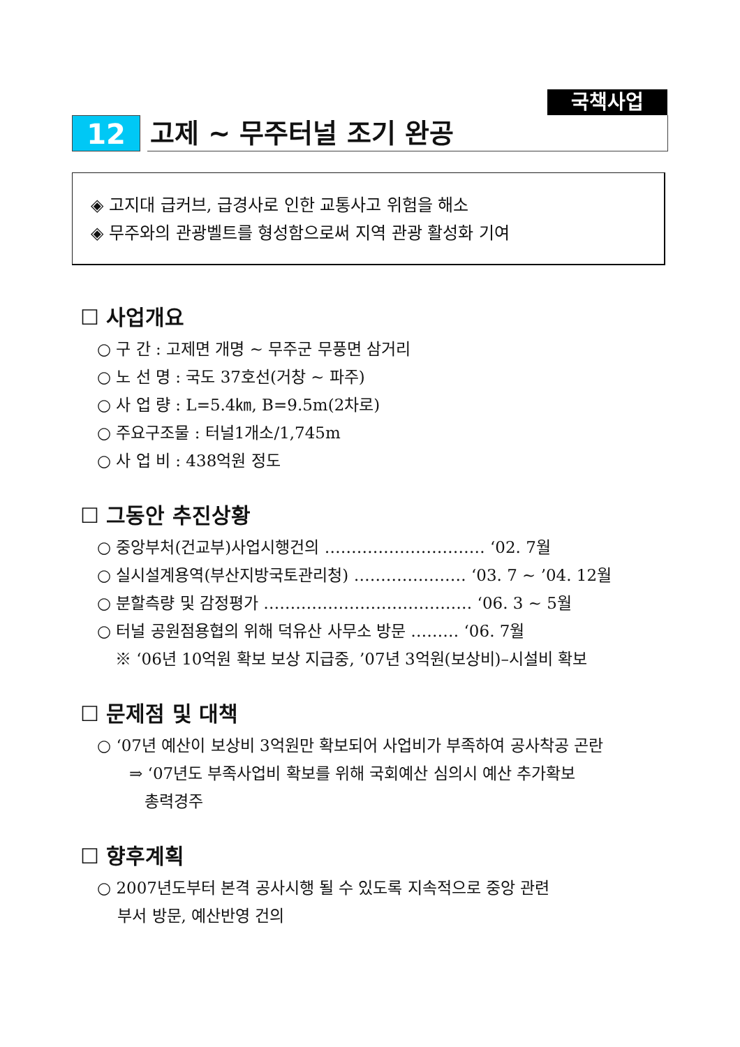국책사업
12 고제 ~ 무주터널 조기 완공
◈ 고지대 급커브, 급경사로 인한 교통사고 위험을 해소
◈ 무주와의 관광벨트를 형성함으로써 지역 관광 활성화 기여
☐ 사업개요
○ 구 간 : 고제면 개명 ~ 무주군 무풍면 삼거리
○ 노 선 명 : 국도 37호선(거창 ~ 파주)
○ 사 업 량 : L=5.4㎞, B=9.5m(2차로)
○ 주요구조물 : 터널1개소/1,745m
○ 사 업 비 : 438억원 정도
☐ 그동안 추진상황
○ 중앙부처(건교부)사업시행건의 ………………………… ‘02. 7월
○ 실시설계용역(부산지방국토관리청) ………………… ‘03. 7 ~ ’04. 12월
○ 분할측량 및 감정평가 ………………………………… ‘06. 3 ~ 5월
○ 터널 공원점용협의 위해 덕유산 사무소 방문 ……… ‘06. 7월
※ ‘06년 10억원 확보 보상 지급중, ’07년 3억원(보상비)–시설비 확보
☐ 문제점 및 대책
○ ‘07년 예산이 보상비 3억원만 확보되어 사업비가 부족하여 공사착공 곤란
⇒ ‘07년도 부족사업비 확보를 위해 국회예산 심의시 예산 추가확보
총력경주
☐ 향후계획
○ 2007년도부터 본격 공사시행 될 수 있도록 지속적으로 중앙 관련
부서 방문, 예산반영 건의